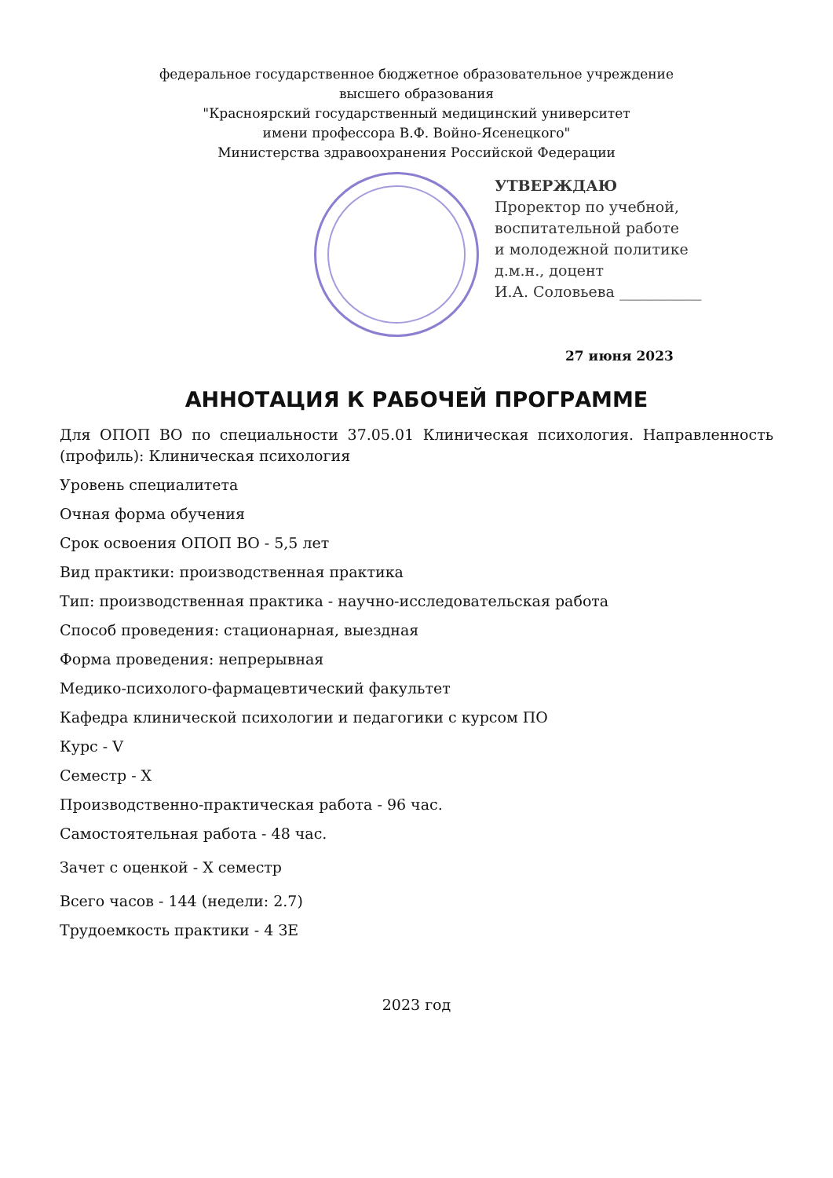федеральное государственное бюджетное образовательное учреждение
высшего образования
"Красноярский государственный медицинский университет
имени профессора В.Ф. Войно-Ясенецкого"
Министерства здравоохранения Российской Федерации
УТВЕРЖДАЮ
Проректор по учебной,
воспитательной работе
и молодежной политике
д.м.н., доцент
И.А. Соловьева ___________
27 июня 2023
АННОТАЦИЯ К РАБОЧЕЙ ПРОГРАММЕ
Для ОПОП ВО по специальности 37.05.01 Клиническая психология. Направленность (профиль): Клиническая психология
Уровень специалитета
Очная форма обучения
Срок освоения ОПОП ВО - 5,5 лет
Вид практики: производственная практика
Тип: производственная практика - научно-исследовательская работа
Способ проведения: стационарная, выездная
Форма проведения: непрерывная
Медико-психолого-фармацевтический факультет
Кафедра клинической психологии и педагогики с курсом ПО
Курс - V
Семестр - X
Производственно-практическая работа - 96 час.
Самостоятельная работа - 48 час.
Зачет с оценкой - X семестр
Всего часов - 144 (недели: 2.7)
Трудоемкость практики - 4 ЗЕ
2023 год